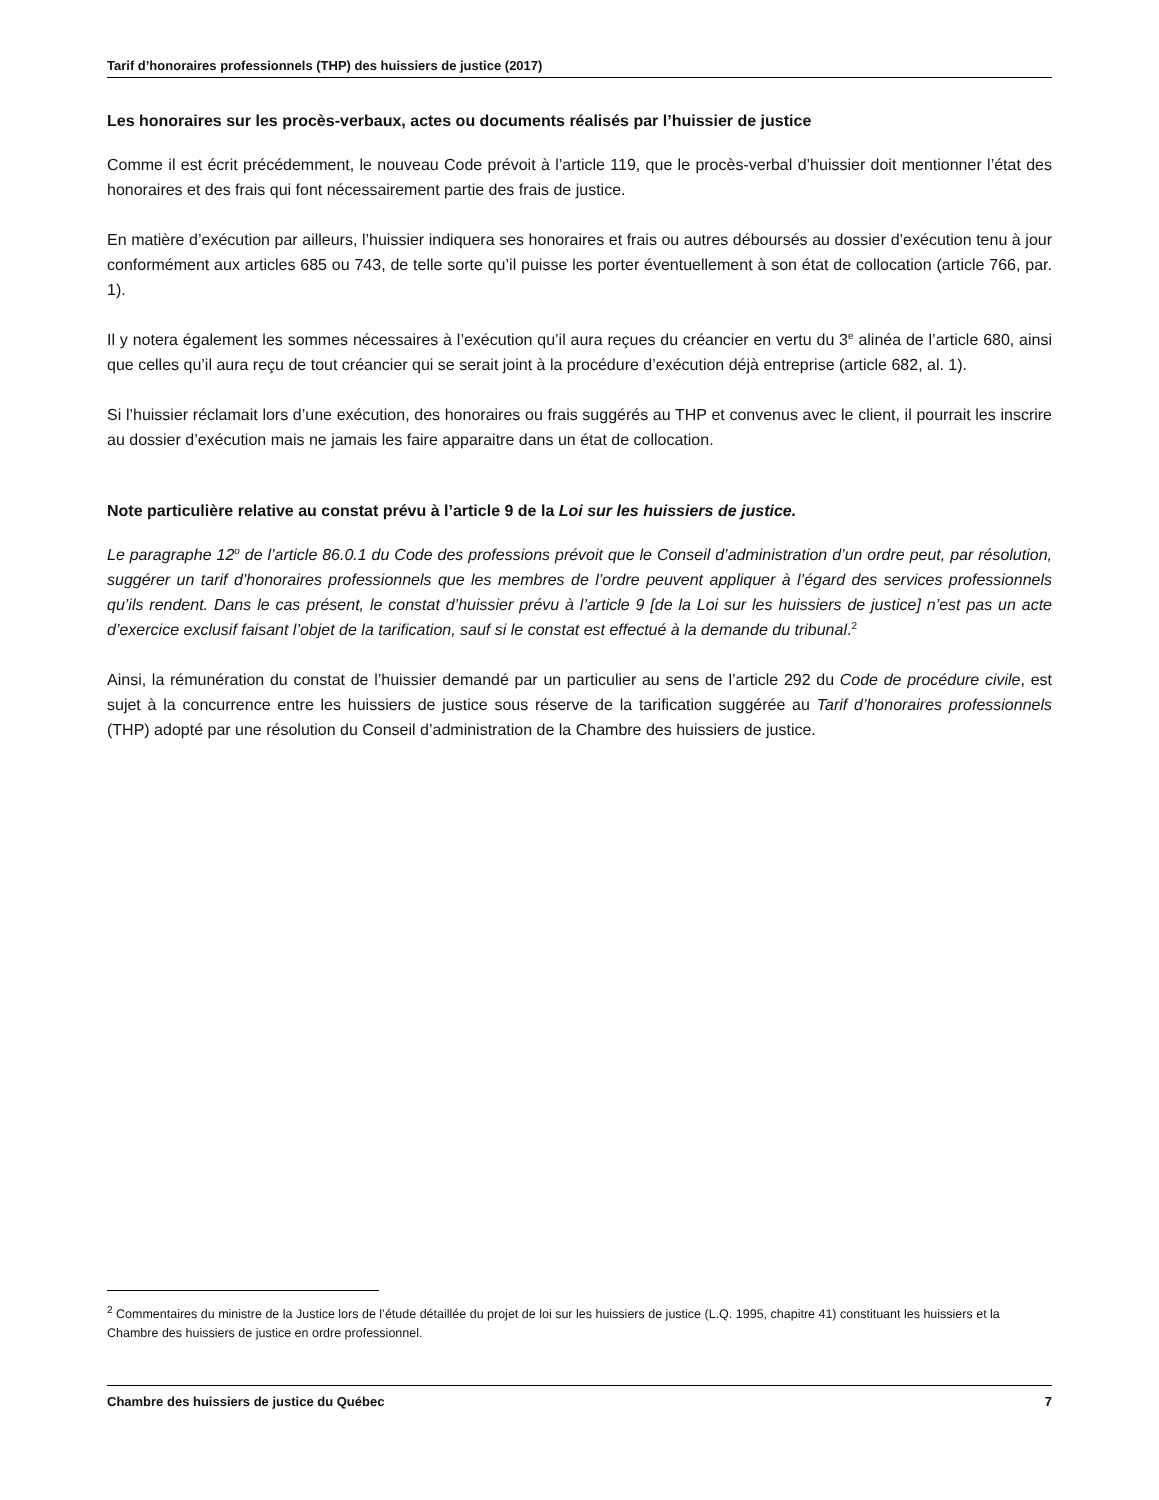Tarif d’honoraires professionnels (THP) des huissiers de justice (2017)
Les honoraires sur les procès-verbaux, actes ou documents réalisés par l’huissier de justice
Comme il est écrit précédemment, le nouveau Code prévoit à l’article 119, que le procès-verbal d’huissier doit mentionner l’état des honoraires et des frais qui font nécessairement partie des frais de justice.
En matière d’exécution par ailleurs, l’huissier indiquera ses honoraires et frais ou autres déboursés au dossier d’exécution tenu à jour conformément aux articles 685 ou 743, de telle sorte qu’il puisse les porter éventuellement à son état de collocation (article 766, par. 1).
Il y notera également les sommes nécessaires à l’exécution qu’il aura reçues du créancier en vertu du 3<sup>e</sup> alinéa de l’article 680, ainsi que celles qu’il aura reçu de tout créancier qui se serait joint à la procédure d’exécution déjà entreprise (article 682, al. 1).
Si l’huissier réclamait lors d’une exécution, des honoraires ou frais suggérés au THP et convenus avec le client, il pourrait les inscrire au dossier d’exécution mais ne jamais les faire apparaitre dans un état de collocation.
Note particulière relative au constat prévu à l’article 9 de la Loi sur les huissiers de justice.
Le paragraphe 12<sup>o</sup> de l’article 86.0.1 du Code des professions prévoit que le Conseil d’administration d’un ordre peut, par résolution, suggérer un tarif d’honoraires professionnels que les membres de l’ordre peuvent appliquer à l’égard des services professionnels qu’ils rendent. Dans le cas présent, le constat d’huissier prévu à l’article 9 [de la Loi sur les huissiers de justice] n’est pas un acte d’exercice exclusif faisant l’objet de la tarification, sauf si le constat est effectué à la demande du tribunal.<sup>2</sup>
Ainsi, la rémunération du constat de l’huissier demandé par un particulier au sens de l’article 292 du Code de procédure civile, est sujet à la concurrence entre les huissiers de justice sous réserve de la tarification suggérée au Tarif d’honoraires professionnels (THP) adopté par une résolution du Conseil d’administration de la Chambre des huissiers de justice.
<sup>2</sup> Commentaires du ministre de la Justice lors de l’étude détaillée du projet de loi sur les huissiers de justice (L.Q. 1995, chapitre 41) constituant les huissiers et la Chambre des huissiers de justice en ordre professionnel.
Chambre des huissiers de justice du Québec 7